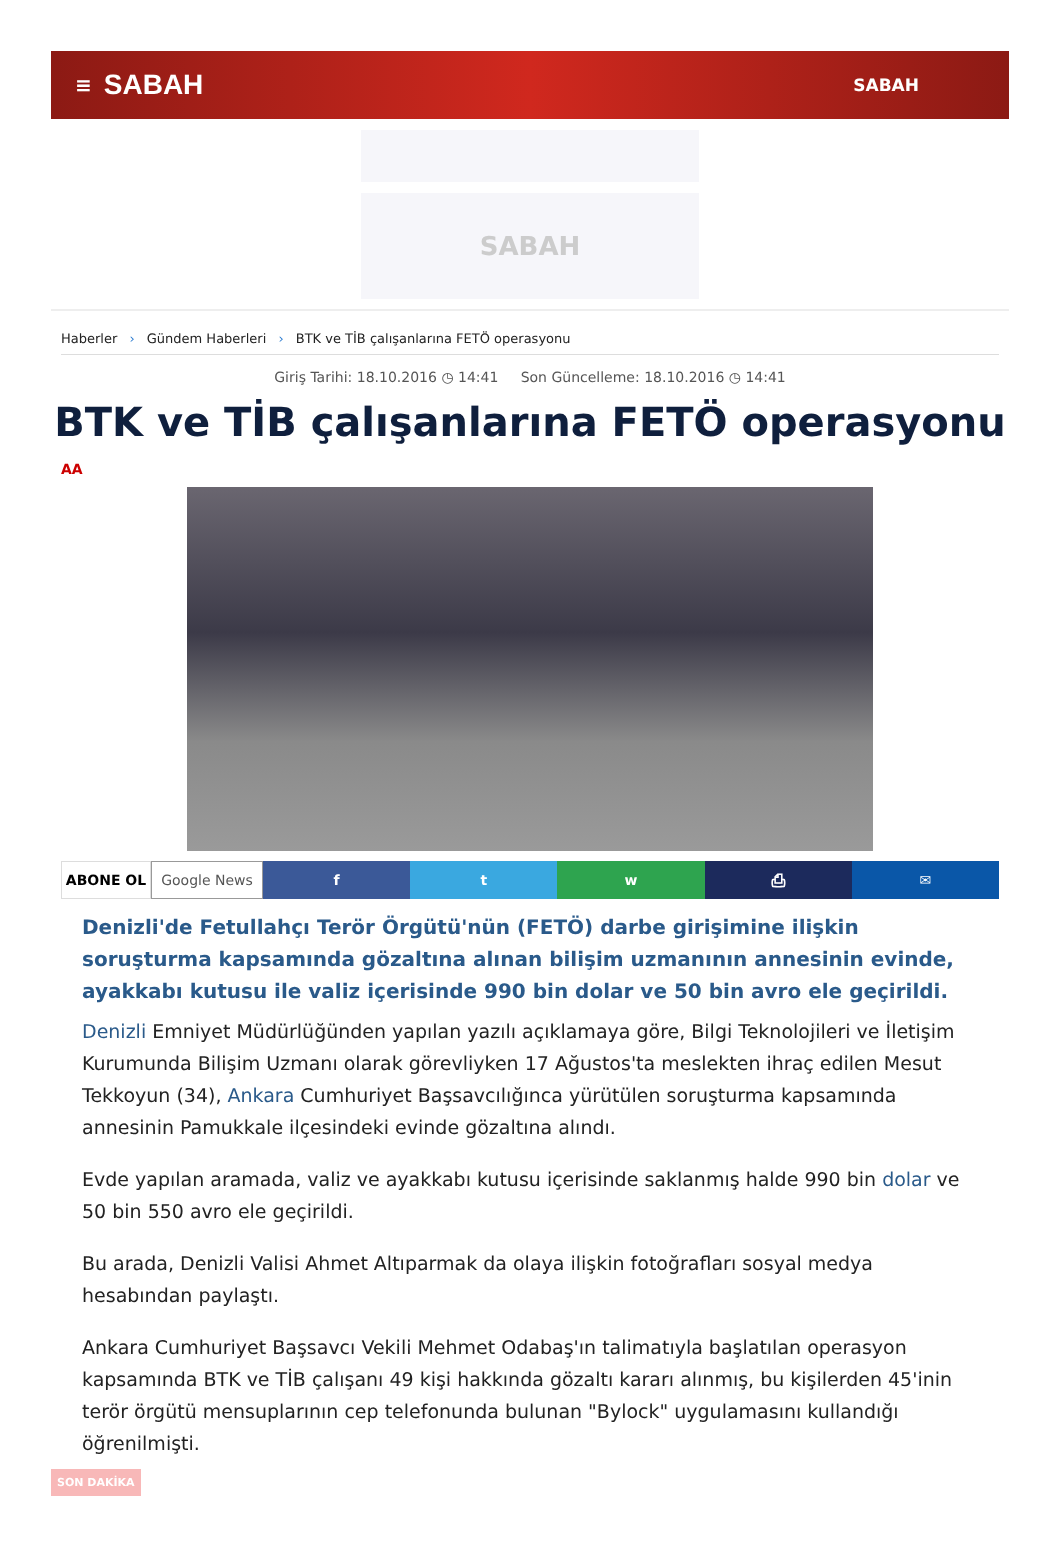≡ SABAH SABAH
SABAH
Haberler › Gündem Haberleri › BTK ve TİB çalışanlarına FETÖ operasyonu
Giriş Tarihi: 18.10.2016 ◷ 14:41 Son Güncelleme: 18.10.2016 ◷ 14:41
BTK ve TİB çalışanlarına FETÖ operasyonu
AA
ABONE OL Google News f t w ⎙ ✉
Denizli'de Fetullahçı Terör Örgütü'nün (FETÖ) darbe girişimine ilişkin soruşturma kapsamında gözaltına alınan bilişim uzmanının annesinin evinde, ayakkabı kutusu ile valiz içerisinde 990 bin dolar ve 50 bin avro ele geçirildi.
Denizli Emniyet Müdürlüğünden yapılan yazılı açıklamaya göre, Bilgi Teknolojileri ve İletişim Kurumunda Bilişim Uzmanı olarak görevliyken 17 Ağustos'ta meslekten ihraç edilen Mesut Tekkoyun (34), Ankara Cumhuriyet Başsavcılığınca yürütülen soruşturma kapsamında annesinin Pamukkale ilçesindeki evinde gözaltına alındı.
Evde yapılan aramada, valiz ve ayakkabı kutusu içerisinde saklanmış halde 990 bin dolar ve 50 bin 550 avro ele geçirildi.
Bu arada, Denizli Valisi Ahmet Altıparmak da olaya ilişkin fotoğrafları sosyal medya hesabından paylaştı.
Ankara Cumhuriyet Başsavcı Vekili Mehmet Odabaş'ın talimatıyla başlatılan operasyon kapsamında BTK ve TİB çalışanı 49 kişi hakkında gözaltı kararı alınmış, bu kişilerden 45'inin terör örgütü mensuplarının cep telefonunda bulunan "Bylock" uygulamasını kullandığı öğrenilmişti.
SON DAKİKA